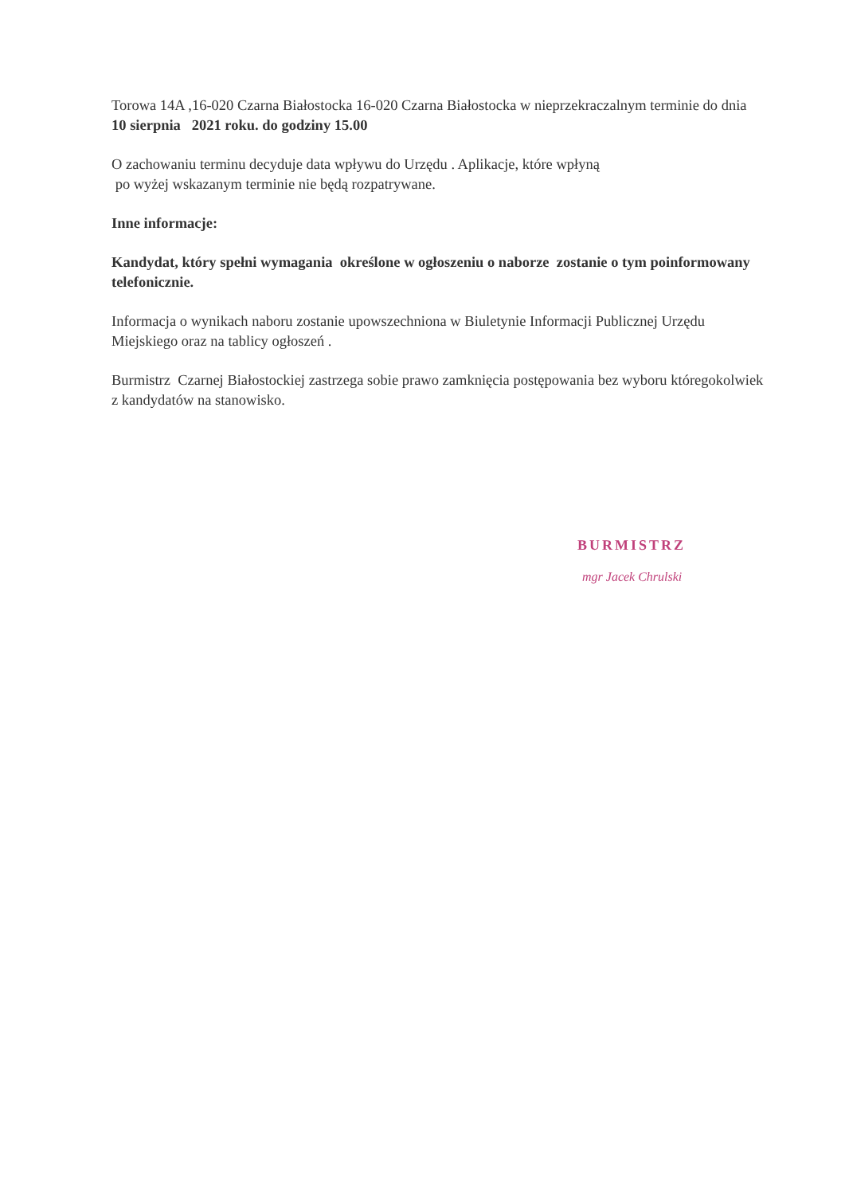Torowa 14A ,16-020 Czarna Białostocka 16-020 Czarna Białostocka w nieprzekraczalnym terminie do dnia 10 sierpnia 2021 roku. do godziny 15.00
O zachowaniu terminu decyduje data wpływu do Urzędu . Aplikacje, które wpłyną
po wyżej wskazanym terminie nie będą rozpatrywane.
Inne informacje:
Kandydat, który spełni wymagania określone w ogłoszeniu o naborze zostanie o tym poinformowany telefonicznie.
Informacja o wynikach naboru zostanie upowszechniona w Biuletynie Informacji Publicznej Urzędu Miejskiego oraz na tablicy ogłoszeń .
Burmistrz Czarnej Białostockiej zastrzega sobie prawo zamknięcia postępowania bez wyboru któregokolwiek z kandydatów na stanowisko.
BURMISTRZ
mgr Jacek Chrulski